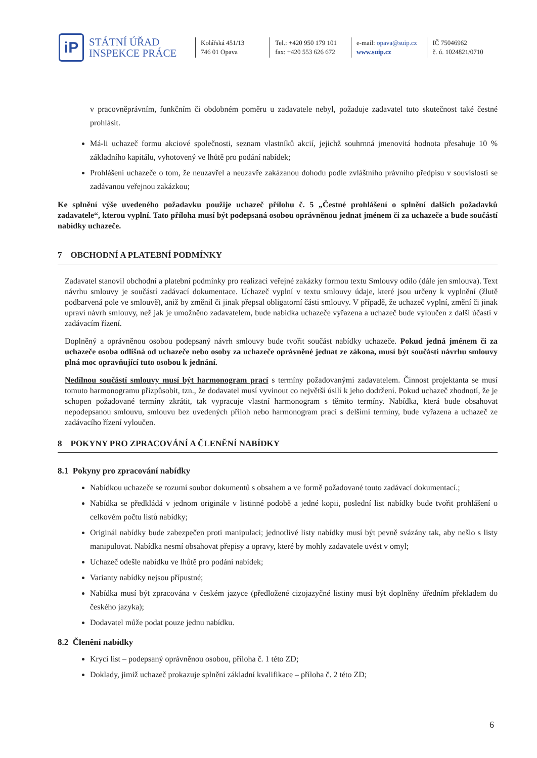iP
STÁTNÍ ÚŘAD
INSPEKCE PRÁCE
Kolářská 451/13
746 01 Opava
Tel.: +420 950 179 101
fax: +420 553 626 672
e-mail: opava@suip.cz
www.suip.cz
IČ 75046962
č. ú. 1024821/0710
v pracovněprávním, funkčním či obdobném poměru u zadavatele nebyl, požaduje zadavatel tuto skutečnost také čestné prohlásit.
Má-li uchazeč formu akciové společnosti, seznam vlastníků akcií, jejichž souhrnná jmenovitá hodnota přesahuje 10 % základního kapitálu, vyhotovený ve lhůtě pro podání nabídek;
Prohlášení uchazeče o tom, že neuzavřel a neuzavře zakázanou dohodu podle zvláštního právního předpisu v souvislosti se zadávanou veřejnou zakázkou;
Ke splnění výše uvedeného požadavku použije uchazeč přílohu č. 5 „Čestné prohlášení o splnění dalších požadavků zadavatele“, kterou vyplní. Tato příloha musí být podepsaná osobou oprávněnou jednat jménem či za uchazeče a bude součástí nabídky uchazeče.
7 OBCHODNÍ A PLATEBNÍ PODMÍNKY
Zadavatel stanovil obchodní a platební podmínky pro realizaci veřejné zakázky formou textu Smlouvy odílo (dále jen smlouva). Text návrhu smlouvy je součástí zadávací dokumentace. Uchazeč vyplní v textu smlouvy údaje, které jsou určeny k vyplnění (žlutě podbarvená pole ve smlouvě), aniž by změnil či jinak přepsal obligatorní části smlouvy. V případě, že uchazeč vyplní, změní či jinak upraví návrh smlouvy, než jak je umožněno zadavatelem, bude nabídka uchazeče vyřazena a uchazeč bude vyloučen z další účasti v zadávacím řízení.
Doplněný a oprávněnou osobou podepsaný návrh smlouvy bude tvořit součást nabídky uchazeče. Pokud jedná jménem či za uchazeče osoba odlišná od uchazeče nebo osoby za uchazeče oprávněné jednat ze zákona, musí být součástí návrhu smlouvy plná moc opravňující tuto osobou k jednání.
Nedílnou součástí smlouvy musí být harmonogram prací s termíny požadovanými zadavatelem. Činnost projektanta se musí tomuto harmonogramu přizpůsobit, tzn., že dodavatel musí vyvinout co největší úsilí k jeho dodržení. Pokud uchazeč zhodnotí, že je schopen požadované termíny zkrátit, tak vypracuje vlastní harmonogram s těmito termíny. Nabídka, která bude obsahovat nepodepsanou smlouvu, smlouvu bez uvedených příloh nebo harmonogram prací s delšími termíny, bude vyřazena a uchazeč ze zadávacího řízení vyloučen.
8 POKYNY PRO ZPRACOVÁNÍ A ČLENĚNÍ NABÍDKY
8.1 Pokyny pro zpracování nabídky
Nabídkou uchazeče se rozumí soubor dokumentů s obsahem a ve formě požadované touto zadávací dokumentací.;
Nabídka se předkládá v jednom originále v listinné podobě a jedné kopii, poslední list nabídky bude tvořit prohlášení o celkovém počtu listů nabídky;
Originál nabídky bude zabezpečen proti manipulaci; jednotlivé listy nabídky musí být pevně svázány tak, aby nešlo s listy manipulovat. Nabídka nesmí obsahovat přepisy a opravy, které by mohly zadavatele uvést v omyl;
Uchazeč odešle nabídku ve lhůtě pro podání nabídek;
Varianty nabídky nejsou přípustné;
Nabídka musí být zpracována v českém jazyce (předložené cizojazyčné listiny musí být doplněny úředním překladem do českého jazyka);
Dodavatel může podat pouze jednu nabídku.
8.2 Členění nabídky
Krycí list – podepsaný oprávněnou osobou, příloha č. 1 této ZD;
Doklady, jimiž uchazeč prokazuje splnění základní kvalifikace – příloha č. 2 této ZD;
6